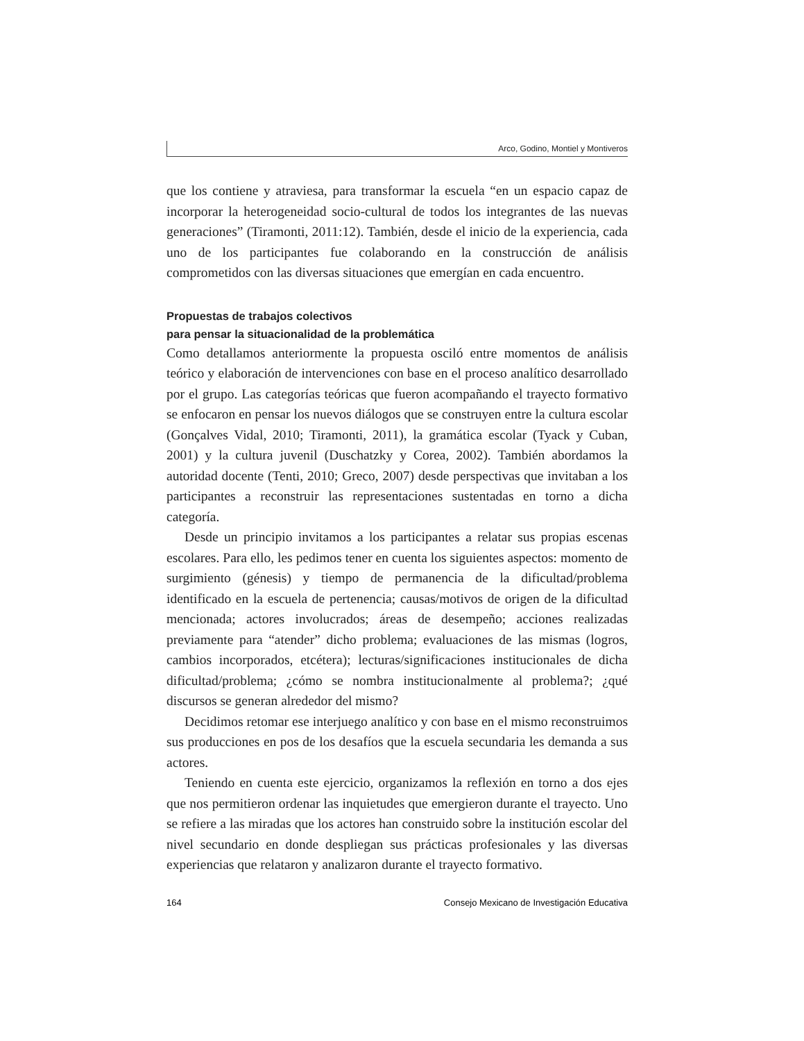Arco, Godino, Montiel y Montiveros
que los contiene y atraviesa, para transformar la escuela “en un espacio capaz de incorporar la heterogeneidad socio-cultural de todos los integrantes de las nuevas generaciones” (Tiramonti, 2011:12). También, desde el inicio de la experiencia, cada uno de los participantes fue colaborando en la construcción de análisis comprometidos con las diversas situaciones que emergían en cada encuentro.
Propuestas de trabajos colectivos
para pensar la situacionalidad de la problemática
Como detallamos anteriormente la propuesta osciló entre momentos de análisis teórico y elaboración de intervenciones con base en el proceso analítico desarrollado por el grupo. Las categorías teóricas que fueron acompañando el trayecto formativo se enfocaron en pensar los nuevos diálogos que se construyen entre la cultura escolar (Gonçalves Vidal, 2010; Tiramonti, 2011), la gramática escolar (Tyack y Cuban, 2001) y la cultura juvenil (Duschatzky y Corea, 2002). También abordamos la autoridad docente (Tenti, 2010; Greco, 2007) desde perspectivas que invitaban a los participantes a reconstruir las representaciones sustentadas en torno a dicha categoría.
Desde un principio invitamos a los participantes a relatar sus propias escenas escolares. Para ello, les pedimos tener en cuenta los siguientes aspectos: momento de surgimiento (génesis) y tiempo de permanencia de la dificultad/problema identificado en la escuela de pertenencia; causas/motivos de origen de la dificultad mencionada; actores involucrados; áreas de desempeño; acciones realizadas previamente para “atender” dicho problema; evaluaciones de las mismas (logros, cambios incorporados, etcétera); lecturas/significaciones institucionales de dicha dificultad/problema; ¿cómo se nombra institucionalmente al problema?; ¿qué discursos se generan alrededor del mismo?
Decidimos retomar ese interjuego analítico y con base en el mismo reconstruimos sus producciones en pos de los desafíos que la escuela secundaria les demanda a sus actores.
Teniendo en cuenta este ejercicio, organizamos la reflexión en torno a dos ejes que nos permitieron ordenar las inquietudes que emergieron durante el trayecto. Uno se refiere a las miradas que los actores han construido sobre la institución escolar del nivel secundario en donde despliegan sus prácticas profesionales y las diversas experiencias que relataron y analizaron durante el trayecto formativo.
164 Consejo Mexicano de Investigación Educativa